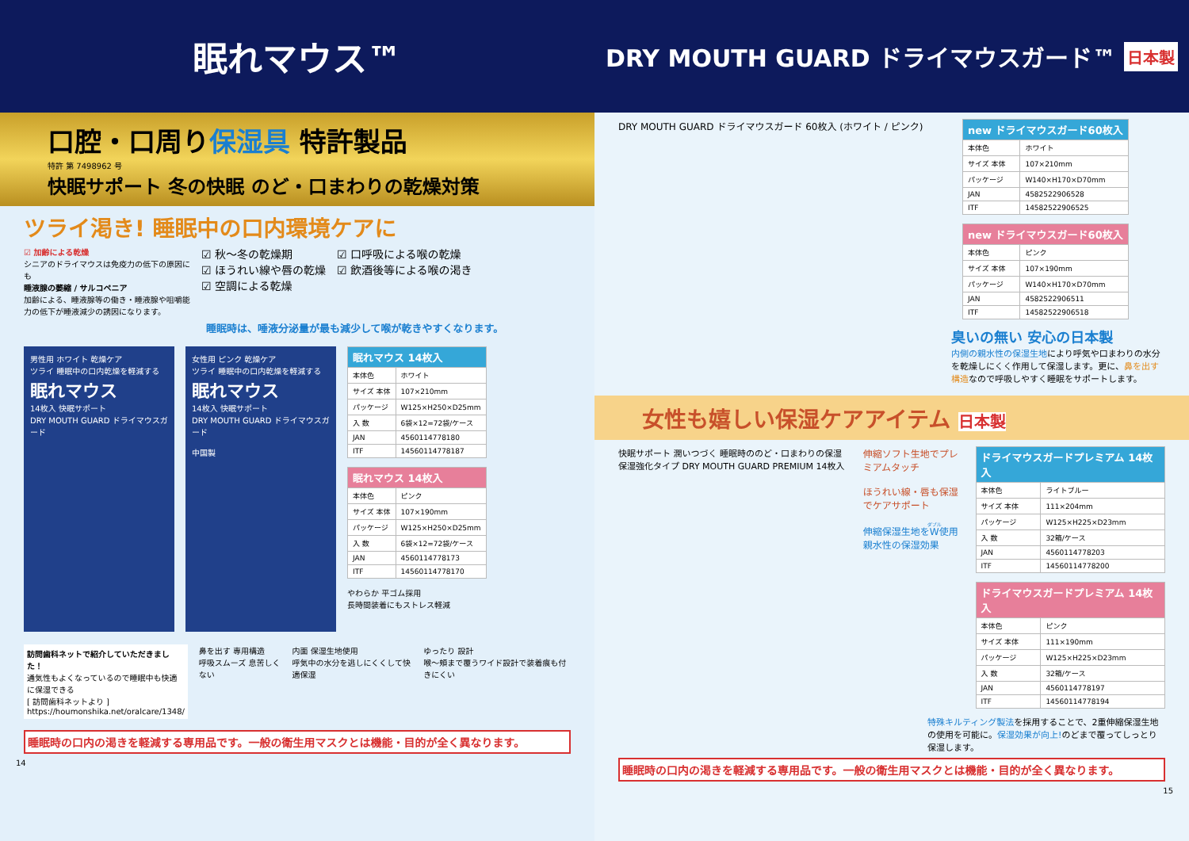眠れマウス™
口腔・口周り保湿具 特許製品
特許 第 7498962 号
快眠サポート 冬の快眠 のど・口まわりの乾燥対策
ツライ渇き! 睡眠中の口内環境ケアに
☑ 加齢による乾燥
シニアのドライマウスは免疫力の低下の原因にも
睡液腺の萎縮 / サルコペニア
加齢による、睡液腺等の働き・睡液腺や咀嚼能力の低下が睡液減少の誘因になります。
☑ 秋～冬の乾燥期
☑ ほうれい線や唇の乾燥
☑ 空調による乾燥
☑ 口呼吸による喉の乾燥
☑ 飲酒後等による喉の渇き
睡眠時は、唾液分泌量が最も減少して喉が乾きやすくなります。
男性用 ホワイト 乾燥ケア
ツライ 睡眠中の口内乾燥を軽減する
眠れマウス
14枚入 快眠サポート
DRY MOUTH GUARD ドライマウスガード
女性用 ピンク 乾燥ケア
ツライ 睡眠中の口内乾燥を軽減する
眠れマウス
14枚入 快眠サポート
DRY MOUTH GUARD ドライマウスガード
中国製
| 眠れマウス 14枚入 | |
| --- | --- |
| 本体色 | ホワイト |
| サイズ 本体 | 107×210mm |
| パッケージ | W125×H250×D25mm |
| 入 数 | 6袋×12=72袋/ケース |
| JAN | 4560114778180 |
| ITF | 14560114778187 |
| 眠れマウス 14枚入 | |
| --- | --- |
| 本体色 | ピンク |
| サイズ 本体 | 107×190mm |
| パッケージ | W125×H250×D25mm |
| 入 数 | 6袋×12=72袋/ケース |
| JAN | 4560114778173 |
| ITF | 14560114778170 |
やわらか 平ゴム採用
長時間装着にもストレス軽減
訪問歯科ネットで紹介していただきました！
通気性もよくなっているので睡眠中も快適に保湿できる
[ 訪問歯科ネットより ] https://houmonshika.net/oralcare/1348/
鼻を出す 専用構造
呼吸スムーズ 息苦しくない
内面 保湿生地使用
呼気中の水分を逃しにくくして快適保湿
ゆったり 設計
喉～頬まで覆うワイド設計で装着痕も付きにくい
睡眠時の口内の渇きを軽減する専用品です。一般の衛生用マスクとは機能・目的が全く異なります。
14
DRY MOUTH GUARD ドライマウスガード™ 日本製
DRY MOUTH GUARD ドライマウスガード 60枚入 (ホワイト / ピンク)
| new ドライマウスガード60枚入 | |
| --- | --- |
| 本体色 | ホワイト |
| サイズ 本体 | 107×210mm |
| パッケージ | W140×H170×D70mm |
| JAN | 4582522906528 |
| ITF | 14582522906525 |
| new ドライマウスガード60枚入 | |
| --- | --- |
| 本体色 | ピンク |
| サイズ 本体 | 107×190mm |
| パッケージ | W140×H170×D70mm |
| JAN | 4582522906511 |
| ITF | 14582522906518 |
臭いの無い 安心の日本製
内側の親水性の保湿生地により呼気や口まわりの水分を乾燥しにくく作用して保湿します。更に、鼻を出す構造なので呼吸しやすく睡眠をサポートします。
女性も嬉しい保湿ケアアイテム 日本製
快眠サポート 潤いつづく 睡眠時ののど・口まわりの保湿 保湿強化タイプ DRY MOUTH GUARD PREMIUM 14枚入
伸縮ソフト生地でプレミアムタッチ
ほうれい線・唇も保湿でケアサポート
伸縮保湿生地をW使用 親水性の保湿効果
| ドライマウスガードプレミアム 14枚入 | |
| --- | --- |
| 本体色 | ライトブルー |
| サイズ 本体 | 111×204mm |
| パッケージ | W125×H225×D23mm |
| 入 数 | 32箱/ケース |
| JAN | 4560114778203 |
| ITF | 14560114778200 |
| ドライマウスガードプレミアム 14枚入 | |
| --- | --- |
| 本体色 | ピンク |
| サイズ 本体 | 111×190mm |
| パッケージ | W125×H225×D23mm |
| 入 数 | 32箱/ケース |
| JAN | 4560114778197 |
| ITF | 14560114778194 |
特殊キルティング製法を採用することで、2重伸縮保湿生地の使用を可能に。保湿効果が向上!のどまで覆ってしっとり保湿します。
睡眠時の口内の渇きを軽減する専用品です。一般の衛生用マスクとは機能・目的が全く異なります。
15